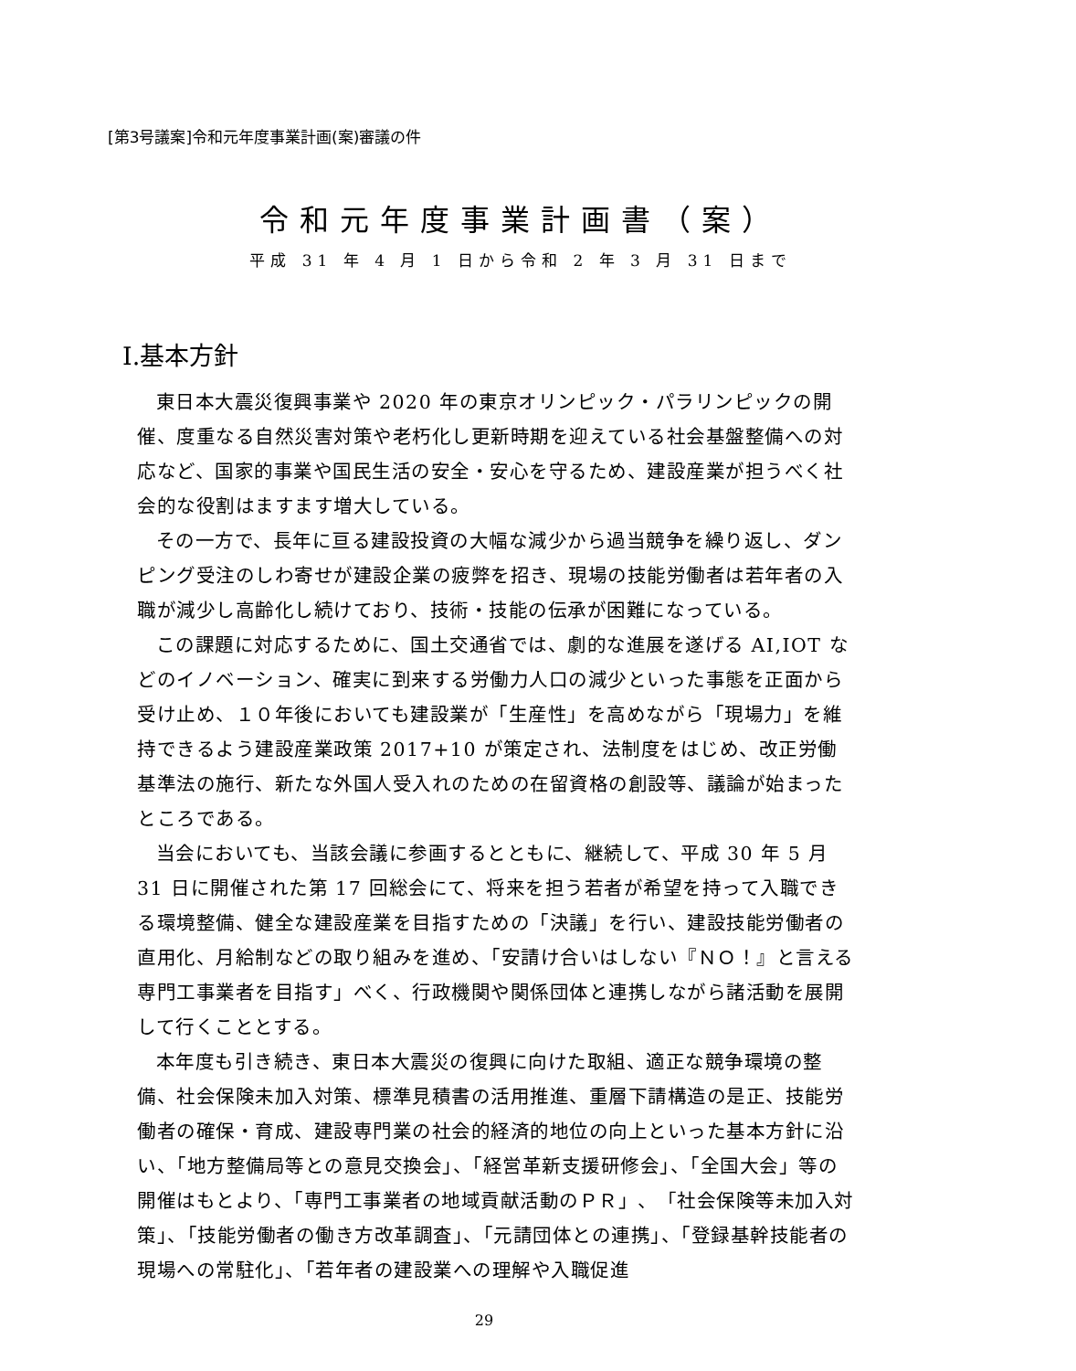[第3号議案]令和元年度事業計画(案)審議の件
令和元年度事業計画書（案）
平成 31 年 4 月 1 日から令和 2 年 3 月 31 日まで
Ⅰ.基本方針
東日本大震災復興事業や 2020 年の東京オリンピック・パラリンピックの開催、度重なる自然災害対策や老朽化し更新時期を迎えている社会基盤整備への対応など、国家的事業や国民生活の安全・安心を守るため、建設産業が担うべく社会的な役割はますます増大している。
その一方で、長年に亘る建設投資の大幅な減少から過当競争を繰り返し、ダンピング受注のしわ寄せが建設企業の疲弊を招き、現場の技能労働者は若年者の入職が減少し高齢化し続けており、技術・技能の伝承が困難になっている。
この課題に対応するために、国土交通省では、劇的な進展を遂げる AI,IOT などのイノベーション、確実に到来する労働力人口の減少といった事態を正面から受け止め、１０年後においても建設業が「生産性」を高めながら「現場力」を維持できるよう建設産業政策 2017+10 が策定され、法制度をはじめ、改正労働基準法の施行、新たな外国人受入れのための在留資格の創設等、議論が始まったところである。
当会においても、当該会議に参画するとともに、継続して、平成 30 年 5 月 31 日に開催された第 17 回総会にて、将来を担う若者が希望を持って入職できる環境整備、健全な建設産業を目指すための「決議」を行い、建設技能労働者の直用化、月給制などの取り組みを進め、「安請け合いはしない『ＮＯ！』と言える専門工事業者を目指す」べく、行政機関や関係団体と連携しながら諸活動を展開して行くこととする。
本年度も引き続き、東日本大震災の復興に向けた取組、適正な競争環境の整備、社会保険未加入対策、標準見積書の活用推進、重層下請構造の是正、技能労働者の確保・育成、建設専門業の社会的経済的地位の向上といった基本方針に沿い、「地方整備局等との意見交換会」、「経営革新支援研修会」、「全国大会」等の開催はもとより、「専門工事業者の地域貢献活動のＰＲ」、「社会保険等未加入対策」、「技能労働者の働き方改革調査」、「元請団体との連携」、「登録基幹技能者の現場への常駐化」、「若年者の建設業への理解や入職促進
29